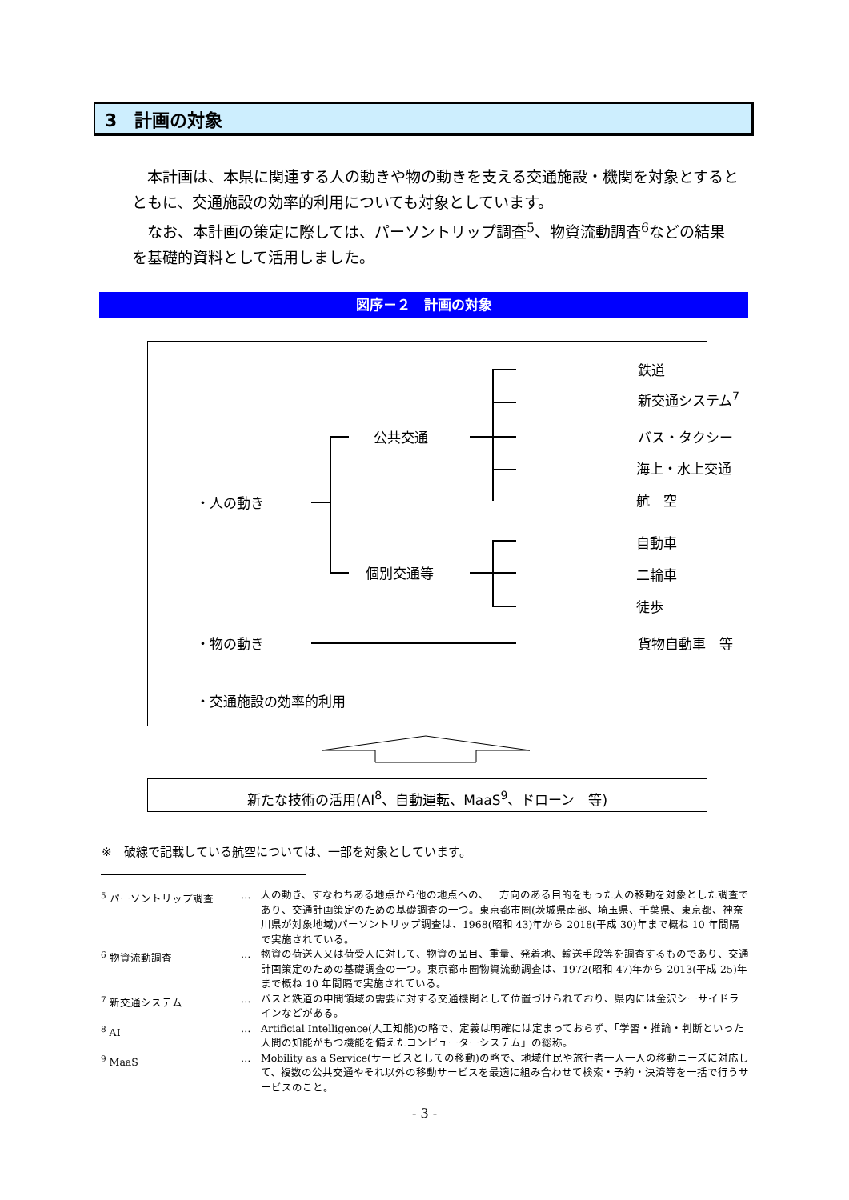3　計画の対象
　本計画は、本県に関連する人の動きや物の動きを支える交通施設・機関を対象とするとともに、交通施設の効率的利用についても対象としています。
　なお、本計画の策定に際しては、パーソントリップ調査<sup>5</sup>、物資流動調査<sup>6</sup>などの結果を基礎的資料として活用しました。
図序－２　計画の対象
鉄道
新交通システム<sup>7</sup>
公共交通 バス・タクシー
海上・水上交通
航　空
・人の動き
自動車
個別交通等 二輪車
徒歩
・物の動き 貨物自動車　等
・交通施設の効率的利用
新たな技術の活用(AI<sup>8</sup>、自動運転、MaaS<sup>9</sup>、ドローン　等)
※　破線で記載している航空については、一部を対象としています。
<sup>5</sup> パーソントリップ調査 … 人の動き、すなわちある地点から他の地点への、一方向のある目的をもった人の移動を対象とした調査であり、交通計画策定のための基礎調査の一つ。東京都市圏(茨城県南部、埼玉県、千葉県、東京都、神奈川県が対象地域)パーソントリップ調査は、1968(昭和 43)年から 2018(平成 30)年まで概ね 10 年間隔で実施されている。
<sup>6</sup> 物資流動調査 … 物資の荷送人又は荷受人に対して、物資の品目、重量、発着地、輸送手段等を調査するものであり、交通計画策定のための基礎調査の一つ。東京都市圏物資流動調査は、1972(昭和 47)年から 2013(平成 25)年まで概ね 10 年間隔で実施されている。
<sup>7</sup> 新交通システム … バスと鉄道の中間領域の需要に対する交通機関として位置づけられており、県内には金沢シーサイドラインなどがある。
<sup>8</sup> AI … Artificial Intelligence(人工知能)の略で、定義は明確には定まっておらず、「学習・推論・判断といった人間の知能がもつ機能を備えたコンピューターシステム」の総称。
<sup>9</sup> MaaS … Mobility as a Service(サービスとしての移動)の略で、地域住民や旅行者一人一人の移動ニーズに対応して、複数の公共交通やそれ以外の移動サービスを最適に組み合わせて検索・予約・決済等を一括で行うサービスのこと。
- 3 -